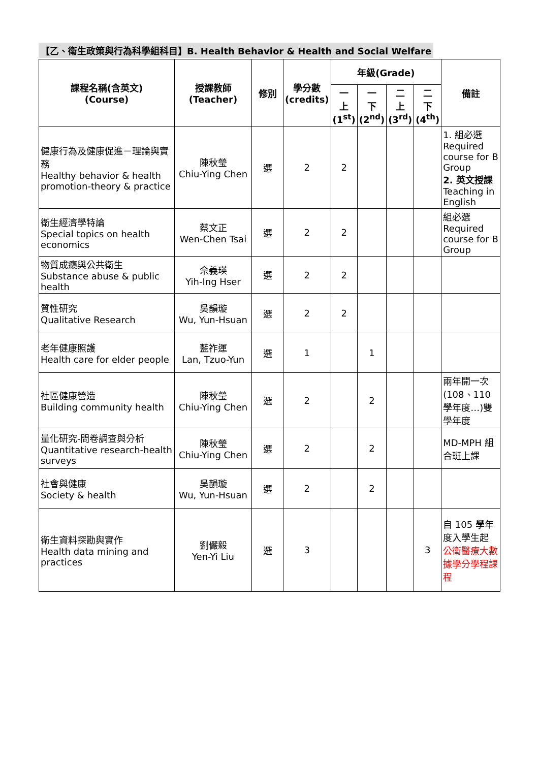【乙、衛生政策與行為科學組科目】B. Health Behavior & Health and Social Welfare
| 課程名稱(含英文) (Course) | 授課教師 (Teacher) | 修別 | 學分數 (credits) | 年級(Grade) | | | | 備註 |
| --- | --- | --- | --- | --- | --- | --- | --- | --- |
| | | | | 一 上 (1<sup>st</sup>) | 一 下 (2<sup>nd</sup>) | 二 上 (3<sup>rd</sup>) | 二 下 (4<sup>th</sup>) | |
| 健康行為及健康促進－理論與實務 Healthy behavior & health promotion-theory & practice | 陳秋瑩 Chiu-Ying Chen | 選 | 2 | 2 | | | | 1. 組必選 Required course for B Group 2. 英文授課 Teaching in English |
| 衛生經濟學特論 Special topics on health economics | 蔡文正 Wen-Chen Tsai | 選 | 2 | 2 | | | | 組必選 Required course for B Group |
| 物質成癮與公共衛生 Substance abuse & public health | 佘義瑛 Yih-Ing Hser | 選 | 2 | 2 | | | | |
| 質性研究 Qualitative Research | 吳韻璇 Wu, Yun-Hsuan | 選 | 2 | 2 | | | | |
| 老年健康照護 Health care for elder people | 藍祚運 Lan, Tzuo-Yun | 選 | 1 | | 1 | | | |
| 社區健康營造 Building community health | 陳秋瑩 Chiu-Ying Chen | 選 | 2 | | 2 | | | 兩年開一次(108、110 學年度…)雙學年度 |
| 量化研究-問卷調查與分析 Quantitative research-health surveys | 陳秋瑩 Chiu-Ying Chen | 選 | 2 | | 2 | | | MD-MPH 組合班上課 |
| 社會與健康 Society & health | 吳韻璇 Wu, Yun-Hsuan | 選 | 2 | | 2 | | | |
| 衛生資料探勘與實作 Health data mining and practices | 劉儼毅 Yen-Yi Liu | 選 | 3 | | | | 3 | 自 105 學年度入學生起 公衛醫療大數據學分學程課程 |